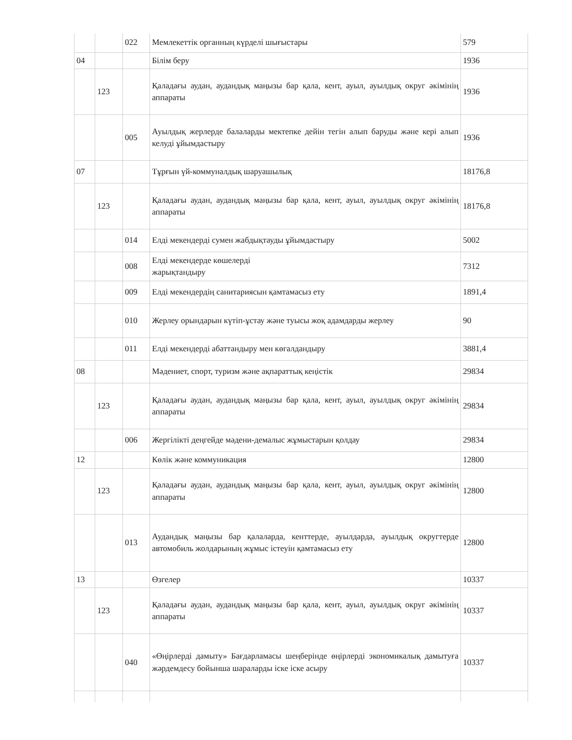| | | 022 | Мемлекеттік органның күрделі шығыстары | 579 |
| 04 | | | Білім беру | 1936 |
| | 123 | | Қаладағы аудан, аудандық маңызы бар қала, кент, ауыл, ауылдық округ әкімінің аппараты | 1936 |
| | | 005 | Ауылдық жерлерде балаларды мектепке дейін тегін алып баруды және кері алып келуді ұйымдастыру | 1936 |
| 07 | | | Тұрғын үй-коммуналдық шаруашылық | 18176,8 |
| | 123 | | Қаладағы аудан, аудандық маңызы бар қала, кент, ауыл, ауылдық округ әкімінің аппараты | 18176,8 |
| | | 014 | Елді мекендерді сумен жабдықтауды ұйымдастыру | 5002 |
| | | 008 | Елді мекендерде көшелерді жарықтандыру | 7312 |
| | | 009 | Елді мекендердің санитариясын қамтамасыз ету | 1891,4 |
| | | 010 | Жерлеу орындарын күтіп-ұстау және туысы жоқ адамдарды жерлеу | 90 |
| | | 011 | Елді мекендерді абаттандыру мен көгалдандыру | 3881,4 |
| 08 | | | Мәдениет, спорт, туризм және ақпараттық кеңістік | 29834 |
| | 123 | | Қаладағы аудан, аудандық маңызы бар қала, кент, ауыл, ауылдық округ әкімінің аппараты | 29834 |
| | | 006 | Жергілікті деңгейде мәдени-демалыс жұмыстарын қолдау | 29834 |
| 12 | | | Көлік және коммуникация | 12800 |
| | 123 | | Қаладағы аудан, аудандық маңызы бар қала, кент, ауыл, ауылдық округ әкімінің аппараты | 12800 |
| | | 013 | Аудандық маңызы бар қалаларда, кенттерде, ауылдарда, ауылдық округтерде автомобиль жолдарының жұмыс істеуін қамтамасыз ету | 12800 |
| 13 | | | Өзгелер | 10337 |
| | 123 | | Қаладағы аудан, аудандық маңызы бар қала, кент, ауыл, ауылдық округ әкімінің аппараты | 10337 |
| | | 040 | «Өңірлерді дамыту» Бағдарламасы шеңберінде өңірлерді экономикалық дамытуға жәрдемдесу бойынша шараларды іске іске асыру | 10337 |